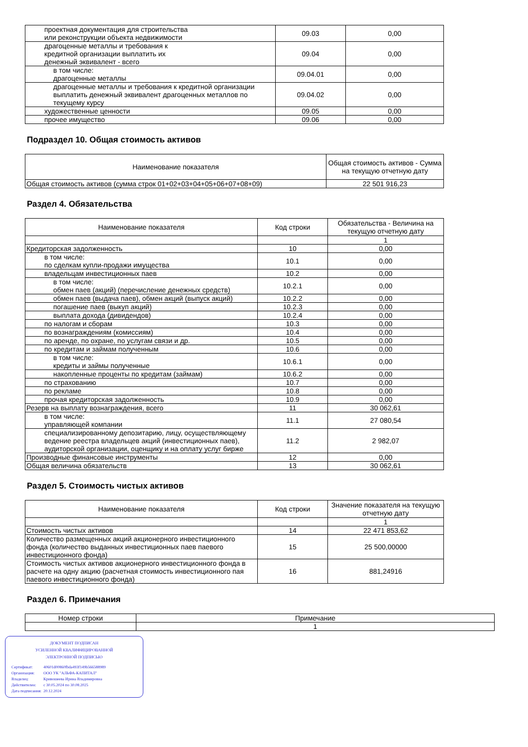| проектная документация для строительства или реконструкции объекта недвижимости | 09.03 | 0,00 |
| драгоценные металлы и требования к кредитной организации выплатить их денежный эквивалент - всего | 09.04 | 0,00 |
| в том числе: драгоценные металлы | 09.04.01 | 0,00 |
| драгоценные металлы и требования к кредитной организации выплатить денежный эквивалент драгоценных металлов по текущему курсу | 09.04.02 | 0,00 |
| художественные ценности | 09.05 | 0,00 |
| прочее имущество | 09.06 | 0,00 |
Подраздел 10. Общая стоимость активов
| Наименование показателя | Общая стоимость активов - Сумма на текущую отчетную дату |
| --- | --- |
| Общая стоимость активов (сумма строк 01+02+03+04+05+06+07+08+09) | 22 501 916,23 |
Раздел 4. Обязательства
| Наименование показателя | Код строки | Обязательства - Величина на текущую отчетную дату |
| --- | --- | --- |
| | | 1 |
| Кредиторская задолженность | 10 | 0,00 |
| в том числе: по сделкам купли-продажи имущества | 10.1 | 0,00 |
| владельцам инвестиционных паев | 10.2 | 0,00 |
| в том числе: обмен паев (акций) (перечисление денежных средств) | 10.2.1 | 0,00 |
| обмен паев (выдача паев), обмен акций (выпуск акций) | 10.2.2 | 0,00 |
| погашение паев (выкуп акций) | 10.2.3 | 0,00 |
| выплата дохода (дивидендов) | 10.2.4 | 0,00 |
| по налогам и сборам | 10.3 | 0,00 |
| по вознаграждениям (комиссиям) | 10.4 | 0,00 |
| по аренде, по охране, по услугам связи и др. | 10.5 | 0,00 |
| по кредитам и займам полученным | 10.6 | 0,00 |
| в том числе: кредиты и займы полученные | 10.6.1 | 0,00 |
| накопленные проценты по кредитам (займам) | 10.6.2 | 0,00 |
| по страхованию | 10.7 | 0,00 |
| по рекламе | 10.8 | 0,00 |
| прочая кредиторская задолженность | 10.9 | 0,00 |
| Резерв на выплату вознаграждения, всего | 11 | 30 062,61 |
| в том числе: управляющей компании | 11.1 | 27 080,54 |
| специализированному депозитарию, лицу, осуществляющему ведение реестра владельцев акций (инвестиционных паев), аудиторской организации, оценщику и на оплату услуг бирже | 11.2 | 2 982,07 |
| Производные финансовые инструменты | 12 | 0,00 |
| Общая величина обязательств | 13 | 30 062,61 |
Раздел 5. Стоимость чистых активов
| Наименование показателя | Код строки | Значение показателя на текущую отчетную дату |
| --- | --- | --- |
| | | 1 |
| Стоимость чистых активов | 14 | 22 471 853,62 |
| Количество размещенных акций акционерного инвестиционного фонда (количество выданных инвестиционных паев паевого инвестиционного фонда) | 15 | 25 500,00000 |
| Стоимость чистых активов акционерного инвестиционного фонда в расчете на одну акцию (расчетная стоимость инвестиционного пая паевого инвестиционного фонда) | 16 | 881,24916 |
Раздел 6. Примечания
| Номер строки | Примечание |
| --- | --- |
| | 1 |
ДОКУМЕНТ ПОДПИСАН
УСИЛЕННОЙ КВАЛИФИЦИРОВАННОЙ
ЭЛЕКТРОННОЙ ПОДПИСЬЮ
| Сертификат: | 40601d00860fbda493f149b566588989 |
| Организация: | ООО УК "АЛЬФА-КАПИТАЛ" |
| Владелец: | Кривошеева Ирина Владимировна |
| Действителен: | с 30.05.2024 по 30.08.2025 |
| Дата подписания: | 20.12.2024 |